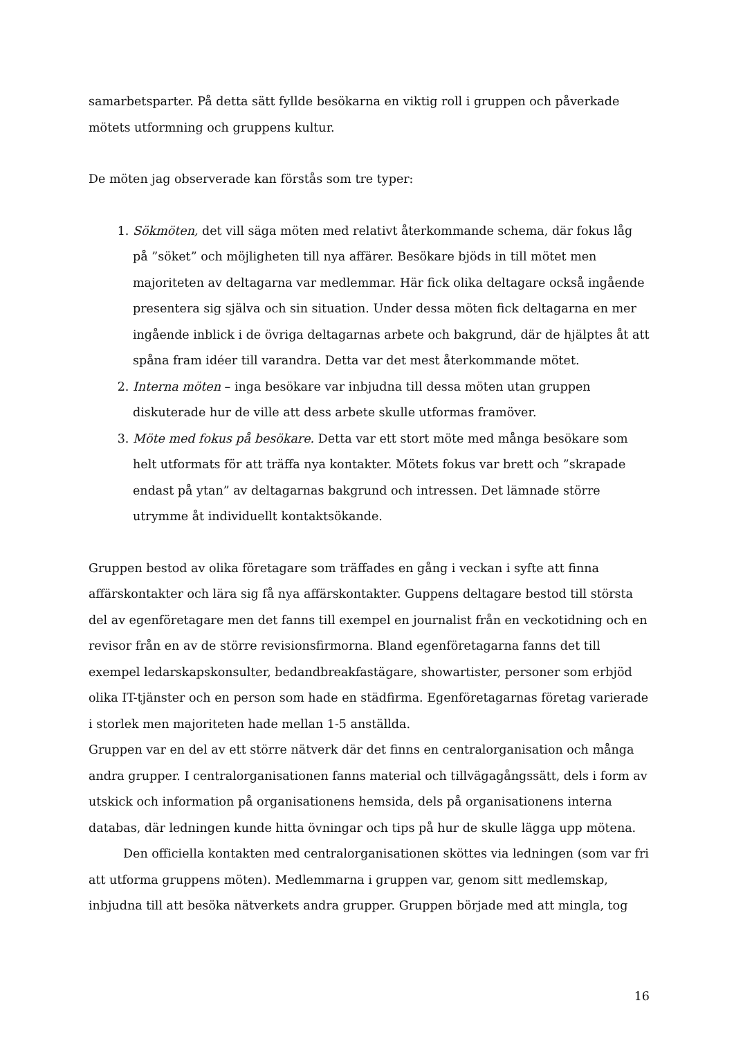samarbetsparter. På detta sätt fyllde besökarna en viktig roll i gruppen och påverkade mötets utformning och gruppens kultur.
De möten jag observerade kan förstås som tre typer:
1. Sökmöten, det vill säga möten med relativt återkommande schema, där fokus låg på ”söket” och möjligheten till nya affärer. Besökare bjöds in till mötet men majoriteten av deltagarna var medlemmar. Här fick olika deltagare också ingående presentera sig själva och sin situation. Under dessa möten fick deltagarna en mer ingående inblick i de övriga deltagarnas arbete och bakgrund, där de hjälptes åt att spåna fram idéer till varandra. Detta var det mest återkommande mötet.
2. Interna möten – inga besökare var inbjudna till dessa möten utan gruppen diskuterade hur de ville att dess arbete skulle utformas framöver.
3. Möte med fokus på besökare. Detta var ett stort möte med många besökare som helt utformats för att träffa nya kontakter. Mötets fokus var brett och ”skrapade endast på ytan” av deltagarnas bakgrund och intressen. Det lämnade större utrymme åt individuellt kontaktsökande.
Gruppen bestod av olika företagare som träffades en gång i veckan i syfte att finna affärskontakter och lära sig få nya affärskontakter. Guppens deltagare bestod till största del av egenföretagare men det fanns till exempel en journalist från en veckotidning och en revisor från en av de större revisionsfirmorna. Bland egenföretagarna fanns det till exempel ledarskapskonsulter, bedandbreakfastägare, showartister, personer som erbjöd olika IT-tjänster och en person som hade en städfirma. Egenföretagarnas företag varierade i storlek men majoriteten hade mellan 1-5 anställda.
Gruppen var en del av ett större nätverk där det finns en centralorganisation och många andra grupper. I centralorganisationen fanns material och tillvägagångssätt, dels i form av utskick och information på organisationens hemsida, dels på organisationens interna databas, där ledningen kunde hitta övningar och tips på hur de skulle lägga upp mötena.
Den officiella kontakten med centralorganisationen sköttes via ledningen (som var fri att utforma gruppens möten). Medlemmarna i gruppen var, genom sitt medlemskap, inbjudna till att besöka nätverkets andra grupper. Gruppen började med att mingla, tog
16